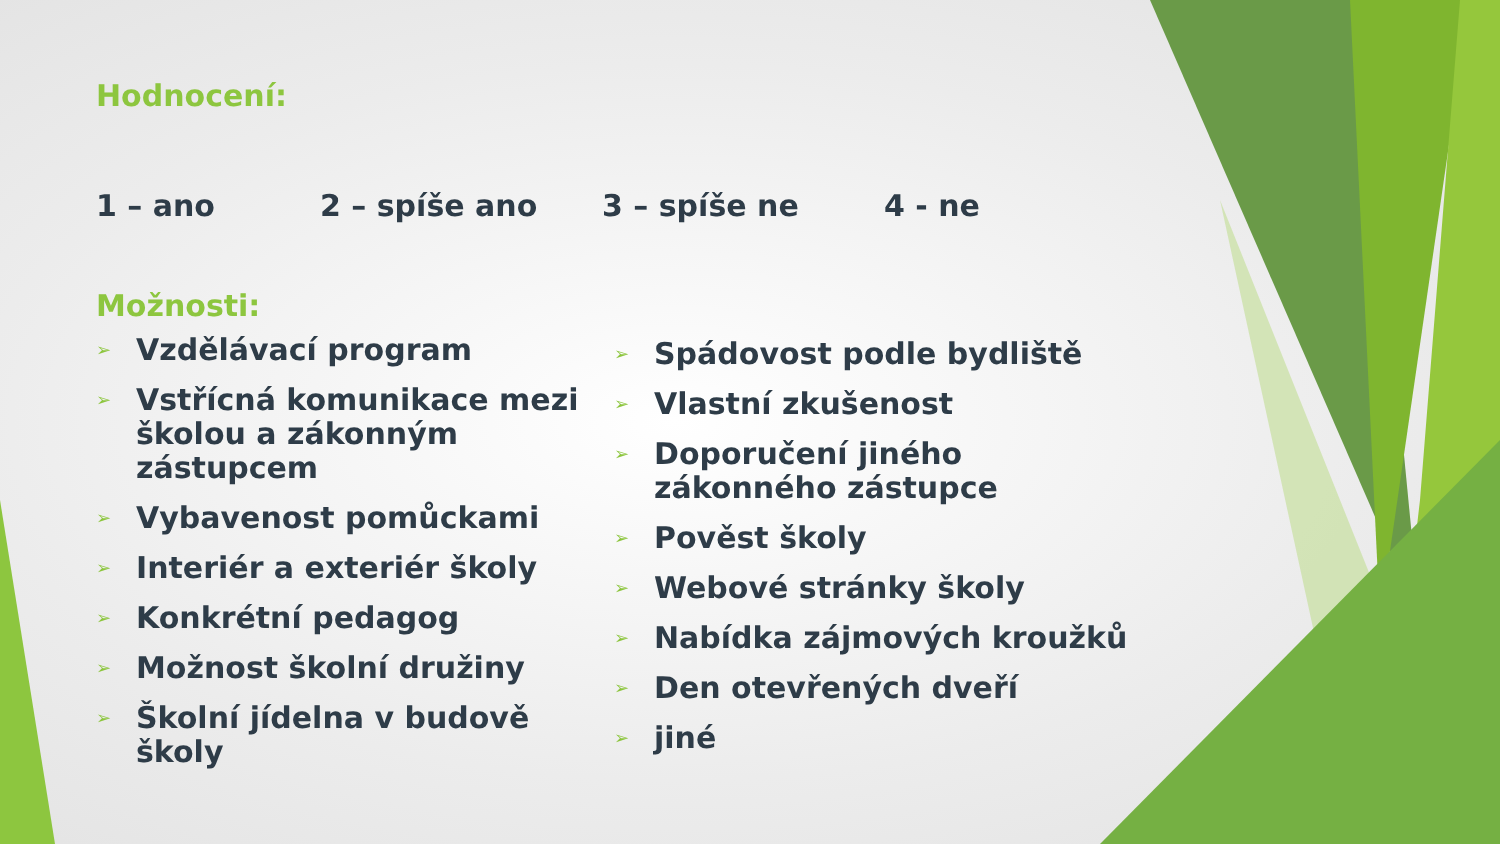Hodnocení:
1 – ano 2 – spíše ano 3 – spíše ne 4 - ne
Možnosti:
➢ Vzdělávací program
➢ Vstřícná komunikace mezi školou a zákonným zástupcem
➢ Vybavenost pomůckami
➢ Interiér a exteriér školy
➢ Konkrétní pedagog
➢ Možnost školní družiny
➢ Školní jídelna v budově školy
➢ Spádovost podle bydliště
➢ Vlastní zkušenost
➢ Doporučení jiného zákonného zástupce
➢ Pověst školy
➢ Webové stránky školy
➢ Nabídka zájmových kroužků
➢ Den otevřených dveří
➢ jiné